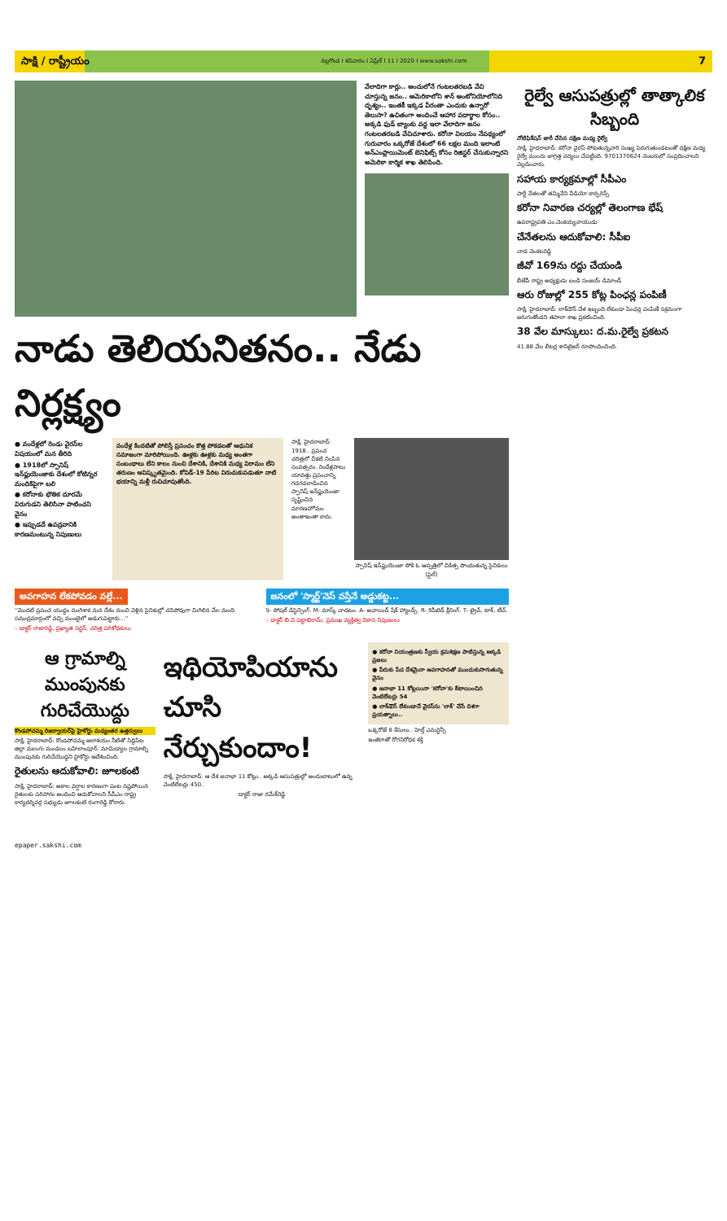సాక్షి / రాష్ట్రీయం నల్లగొండ I శనివారం I ఏప్రిల్ I 11 I 2020 I www.sakshi.com 7
వేలాదిగా కార్లు.. అందులోనే గంటలతరబడి వేచి చూస్తున్న జనం.. అమెరికాలోని శాన్ ఆంటోనియోలోనిది దృశ్యం.. ఇంతకీ ఇక్కడ వీరంతా ఎందుకు ఉన్నారో తెలుసా? ఉచితంగా అందించే ఆహార పదార్థాల కోసం.. అక్కడి ఫుడ్ బ్యాంకు వద్ద ఇలా వేలాదిగా జనం గంటలతరబడి వేచిచూశారు. కరోనా విలయం నేపథ్యంలో గురువారం ఒక్కరోజే దేశంలో 66 లక్షల మంది ఇలాంటి అన్ఎంప్లాయిమెంట్ బెనిఫిట్స్ కోసం రిజిస్టర్ చేసుకున్నారని అమెరికా కార్మిక శాఖ తెలిపింది.
నాడు తెలియనితనం.. నేడు నిర్లక్ష్యం
● వందేళ్లలో రెండు వైరస్‌ల విషయంలో మన తీరిది
● 1918లో స్పానిష్ ఇన్‌ఫ్లుయెంజాకు దేశంలో కోటిన్నర మందికిపైగా బలి
● కరోనాకు భౌతిక దూరమే విరుగుడని తెలిసినా పాటించని వైనం
● ఇప్పుడదే ఉపద్రవానికి కారణమంటున్న నిపుణులు
వందేళ్ల కిందటితో పోలిస్తే ప్రపంచం కొత్త పోకడలతో ఆధునిక సమాజంగా మారిపోయింది. ఊళ్లకు ఊళ్లకు మధ్య అంతగా సంబంధాలు లేని కాలం నుంచి దేశానికి, దేశానికి మధ్య విరామం లేని తరుణం ఆవిష్కృతమైంది. కోవిడ్-19 పేరిట విరుచుకుపడుతూ నాటి భయాన్ని మళ్లీ రుచిచూపుతోంది.
సాక్షి, హైదరాబాద్: 1918.. ప్రపంచ చరిత్రలో చీకటి నింపిన సంవత్సరం. రెండేళ్లపాటు యావత్తు ప్రపంచాన్ని గడగడలాడించిన స్పానిష్ ఇన్‌ఫ్లుయెంజా సృష్టించిన మారణహోమం అంతాఇంతా కాదు.
స్పానిష్ ఇన్‌ఫ్లుయెంజా సోకి ఓ ఆస్పత్రిలో చికిత్స పొందుతున్న సైనికులు (ఫైల్)
అవగాహన లేకపోవడం వల్లే...
''మొదటి ప్రపంచ యుద్ధం ముగిశాక మన దేశం నుంచి వెళ్లిన సైనికుల్లో చనిపోవుగా మిగిలిన వేల మంది సముద్రమార్గంలో వచ్చి ముంబైలో అడుగుపెట్టారు...''
– డాక్టర్ రాజారెడ్డి, ప్రఖ్యాత సర్జన్, చరిత్ర పరిశోధకులు
జనంలో 'స్మార్ట్'నెస్ వస్తేనే అడ్డుకట్ట...
S- సోషల్ డిస్టెన్సింగ్. M- మాస్క్ వాడటం. A- అవాయిడ్ షేక్ హ్యాండ్స్. R- రిపీటెడ్ క్లీనింగ్. T- ట్రైవ్, టాక్, టీచ్.
– డాక్టర్ బి.వి.పట్టాభిరామ్, ప్రముఖ వ్యక్తిత్వ వికాస నిపుణులు
ఆ గ్రామాల్ని ముంపునకు గురిచేయొద్దు
కొండపోచమ్మ రిజర్వాయర్‌పై హైకోర్టు మధ్యంతర ఉత్తర్వులు
సాక్షి, హైదరాబాద్: కొండపోచమ్మ జలాశయం నీటితో సిద్దిపేట జిల్లా మలుగు మండలం బహిలాంపూర్, మామిడ్యాల గ్రామాల్ని ముంపునకు గురిచేయొద్దని హైకోర్టు ఆదేశించింది.
రైతులను ఆదుకోవాలి: జూలకంటి
సాక్షి, హైదరాబాద్: అకాల వర్షాల కారణంగా పంట నష్టపోయిన రైతులకు పరిహారం అందించి ఆదుకోవాలని సీపీఎం రాష్ట్ర కార్యదర్శివర్గ సభ్యుడు జూలకంటి రంగారెడ్డి కోరారు.
ఇథియోపియాను చూసి నేర్చుకుందాం!
సాక్షి, హైదరాబాద్: ఆ దేశ జనాభా 11 కోట్లు.. అక్కడి ఆసుపత్రుల్లో అందుబాటులో ఉన్న వెంటిలేటర్లు 450..
డాక్టర్ రాజు రమేశ్‌రెడ్డి
● కరోనా నియంత్రణకు స్వీయ క్రమశిక్షణ పాటిస్తున్న అక్కడి ప్రజలు
● పేరుకు పేద దేశమైనా అవగాహనతో ముందుకుసాగుతున్న వైనం
● జనాభా 11 కోట్లయినా 'కరోనా'కు కేటాయించిన వెంటిలేటర్లు 54
● లాక్‌డౌన్ లేకుండానే వైరస్‌ను 'లాక్' చేసే దిశగా ప్రయత్నాలు..
ఒక్కరోజే 8 కేసులు.. హెల్త్ ఎమర్జెన్సీ
ఇంజీరాతో రోగనిరోధక శక్తి
రైల్వే ఆసుపత్రుల్లో తాత్కాలిక సిబ్బంది
నోటిఫికేషన్ జారీ చేసిన దక్షిణ మధ్య రైల్వే
సాక్షి, హైదరాబాద్: కరోనా వైరస్ సోకుతున్నవారి సంఖ్య పెరుగుతుండటంతో దక్షిణ మధ్య రైల్వే ముందు జాగ్రత్త చర్యలు చేపట్టింది. 9701370624 నెంబరులో సంప్రదించాలని వెల్లడించారు.
సహాయ కార్యక్రమాల్లో సీపీఎం
పార్టీ నేతలతో తమ్మినేని వీడియో కాన్ఫరెన్స్
కరోనా నివారణ చర్యల్లో తెలంగాణ భేష్
ఉపరాష్ట్రపతి ఎం.వెంకయ్యనాయుడు
చేనేతలను ఆదుకోవాలి: సీపీఐ
చాడ వెంకటరెడ్డి
జీవో 169ను రద్దు చేయండి
బీజేపీ రాష్ట్ర అధ్యక్షుడు బండి సంజయ్ డిమాండ్
ఆరు రోజుల్లో 255 కోట్ల పింఛన్ల పంపిణీ
సాక్షి, హైదరాబాద్: లాక్‌డౌన్ వేళ ఇబ్బంది లేకుండా పింఛన్ల పంపిణీ సక్రమంగా జరుగుతోందని తపాలా శాఖ ప్రకటించింది.
38 వేల మాస్కులు: ద.మ.రైల్వే ప్రకటన
41.88 వేల లీటర్ల శానిటైజర్ రూపొందించింది.
epaper.sakshi.com